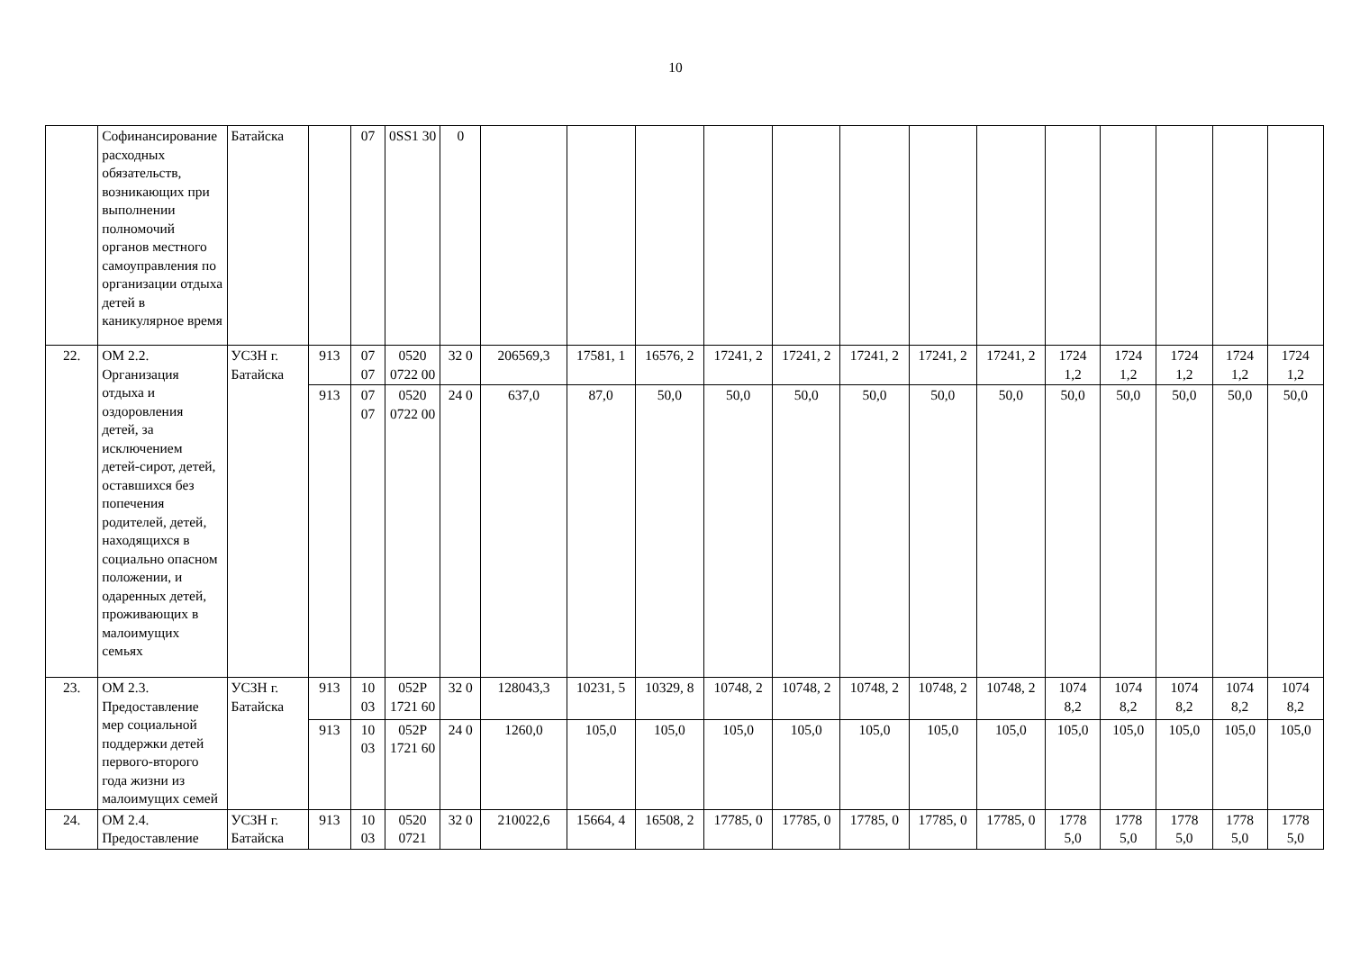10
| | Софинансирование расходных обязательств, возникающих при выполнении полномочий органов местного самоуправления по организации отдыха детей в каникулярное время | Батайска | | 07 | 0SS1 30 | 0 | | | | | | | | | | | | | |
| 22. | ОМ 2.2. Организация отдыха и оздоровления детей, за исключением детей-сирот, детей, оставшихся без попечения родителей, детей, находящихся в социально опасном положении, и одаренных детей, проживающих в малоимущих семьях | УСЗН г. Батайска | 913 | 07 07 | 0520 0722 00 | 32 0 | 206569,3 | 17581, 1 | 16576, 2 | 17241, 2 | 17241, 2 | 17241, 2 | 17241, 2 | 17241, 2 | 1724 1,2 | 1724 1,2 | 1724 1,2 | 1724 1,2 | 1724 1,2 |
| | | | 913 | 07 07 | 0520 0722 00 | 24 0 | 637,0 | 87,0 | 50,0 | 50,0 | 50,0 | 50,0 | 50,0 | 50,0 | 50,0 | 50,0 | 50,0 | 50,0 | 50,0 |
| 23. | ОМ 2.3. Предоставление мер социальной поддержки детей первого-второго года жизни из малоимущих семей | УСЗН г. Батайска | 913 | 10 03 | 052P 1721 60 | 32 0 | 128043,3 | 10231, 5 | 10329, 8 | 10748, 2 | 10748, 2 | 10748, 2 | 10748, 2 | 10748, 2 | 1074 8,2 | 1074 8,2 | 1074 8,2 | 1074 8,2 | 1074 8,2 |
| | | | 913 | 10 03 | 052P 1721 60 | 24 0 | 1260,0 | 105,0 | 105,0 | 105,0 | 105,0 | 105,0 | 105,0 | 105,0 | 105,0 | 105,0 | 105,0 | 105,0 | 105,0 |
| 24. | ОМ 2.4. Предоставление | УСЗН г. Батайска | 913 | 10 03 | 0520 0721 | 32 0 | 210022,6 | 15664, 4 | 16508, 2 | 17785, 0 | 17785, 0 | 17785, 0 | 17785, 0 | 17785, 0 | 1778 5,0 | 1778 5,0 | 1778 5,0 | 1778 5,0 | 1778 5,0 |